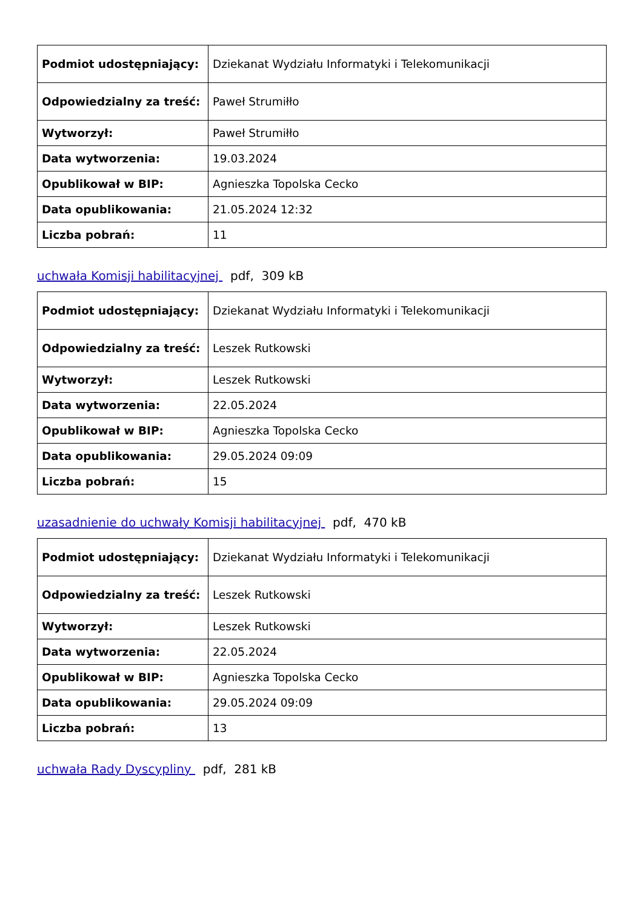| Podmiot udostępniający: | Dziekanat Wydziału Informatyki i Telekomunikacji |
| Odpowiedzialny za treść: | Paweł Strumiłło |
| Wytworzył: | Paweł Strumiłło |
| Data wytworzenia: | 19.03.2024 |
| Opublikował w BIP: | Agnieszka Topolska Cecko |
| Data opublikowania: | 21.05.2024 12:32 |
| Liczba pobrań: | 11 |
uchwała Komisji habilitacyjnej pdf, 309 kB
| Podmiot udostępniający: | Dziekanat Wydziału Informatyki i Telekomunikacji |
| Odpowiedzialny za treść: | Leszek Rutkowski |
| Wytworzył: | Leszek Rutkowski |
| Data wytworzenia: | 22.05.2024 |
| Opublikował w BIP: | Agnieszka Topolska Cecko |
| Data opublikowania: | 29.05.2024 09:09 |
| Liczba pobrań: | 15 |
uzasadnienie do uchwały Komisji habilitacyjnej pdf, 470 kB
| Podmiot udostępniający: | Dziekanat Wydziału Informatyki i Telekomunikacji |
| Odpowiedzialny za treść: | Leszek Rutkowski |
| Wytworzył: | Leszek Rutkowski |
| Data wytworzenia: | 22.05.2024 |
| Opublikował w BIP: | Agnieszka Topolska Cecko |
| Data opublikowania: | 29.05.2024 09:09 |
| Liczba pobrań: | 13 |
uchwała Rady Dyscypliny pdf, 281 kB